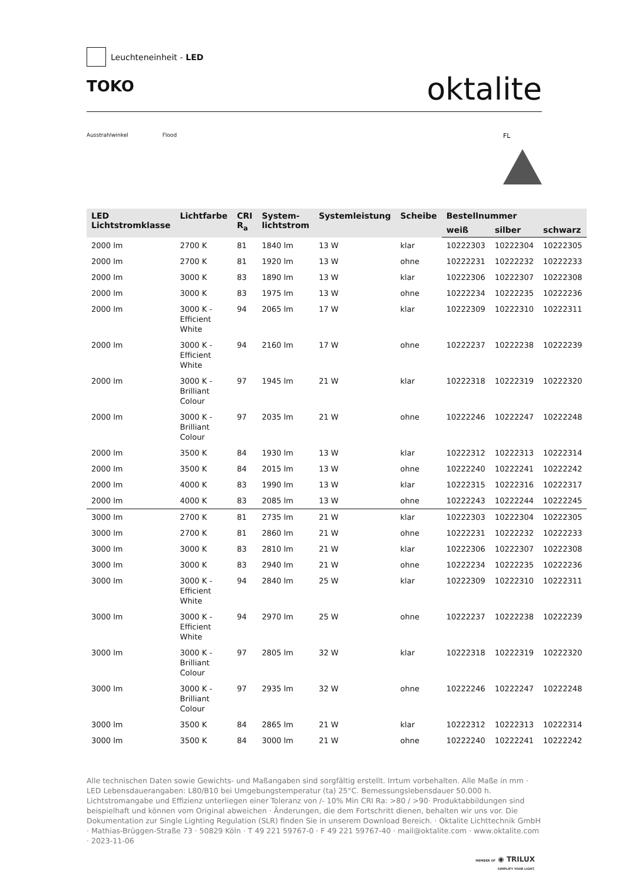Leuchteneinheit - LED
TOKO
oktalite
Ausstrahlwinkel Flood
FL
| LED Lichtstromklasse | Lichtfarbe | CRI R<sub>a</sub> | System- lichtstrom | Systemleistung | Scheibe | Bestellnummer | | |
| --- | --- | --- | --- | --- | --- | --- | --- | --- |
| | | | | | | weiß | silber | schwarz |
| 2000 lm | 2700 K | 81 | 1840 lm | 13 W | klar | 10222303 | 10222304 | 10222305 |
| 2000 lm | 2700 K | 81 | 1920 lm | 13 W | ohne | 10222231 | 10222232 | 10222233 |
| 2000 lm | 3000 K | 83 | 1890 lm | 13 W | klar | 10222306 | 10222307 | 10222308 |
| 2000 lm | 3000 K | 83 | 1975 lm | 13 W | ohne | 10222234 | 10222235 | 10222236 |
| 2000 lm | 3000 K - Efficient White | 94 | 2065 lm | 17 W | klar | 10222309 | 10222310 | 10222311 |
| 2000 lm | 3000 K - Efficient White | 94 | 2160 lm | 17 W | ohne | 10222237 | 10222238 | 10222239 |
| 2000 lm | 3000 K - Brilliant Colour | 97 | 1945 lm | 21 W | klar | 10222318 | 10222319 | 10222320 |
| 2000 lm | 3000 K - Brilliant Colour | 97 | 2035 lm | 21 W | ohne | 10222246 | 10222247 | 10222248 |
| 2000 lm | 3500 K | 84 | 1930 lm | 13 W | klar | 10222312 | 10222313 | 10222314 |
| 2000 lm | 3500 K | 84 | 2015 lm | 13 W | ohne | 10222240 | 10222241 | 10222242 |
| 2000 lm | 4000 K | 83 | 1990 lm | 13 W | klar | 10222315 | 10222316 | 10222317 |
| 2000 lm | 4000 K | 83 | 2085 lm | 13 W | ohne | 10222243 | 10222244 | 10222245 |
| 3000 lm | 2700 K | 81 | 2735 lm | 21 W | klar | 10222303 | 10222304 | 10222305 |
| 3000 lm | 2700 K | 81 | 2860 lm | 21 W | ohne | 10222231 | 10222232 | 10222233 |
| 3000 lm | 3000 K | 83 | 2810 lm | 21 W | klar | 10222306 | 10222307 | 10222308 |
| 3000 lm | 3000 K | 83 | 2940 lm | 21 W | ohne | 10222234 | 10222235 | 10222236 |
| 3000 lm | 3000 K - Efficient White | 94 | 2840 lm | 25 W | klar | 10222309 | 10222310 | 10222311 |
| 3000 lm | 3000 K - Efficient White | 94 | 2970 lm | 25 W | ohne | 10222237 | 10222238 | 10222239 |
| 3000 lm | 3000 K - Brilliant Colour | 97 | 2805 lm | 32 W | klar | 10222318 | 10222319 | 10222320 |
| 3000 lm | 3000 K - Brilliant Colour | 97 | 2935 lm | 32 W | ohne | 10222246 | 10222247 | 10222248 |
| 3000 lm | 3500 K | 84 | 2865 lm | 21 W | klar | 10222312 | 10222313 | 10222314 |
| 3000 lm | 3500 K | 84 | 3000 lm | 21 W | ohne | 10222240 | 10222241 | 10222242 |
Alle technischen Daten sowie Gewichts- und Maßangaben sind sorgfältig erstellt. Irrtum vorbehalten. Alle Maße in mm · LED Lebensdauerangaben: L80/B10 bei Umgebungstemperatur (ta) 25°C. Bemessungslebensdauer 50.000 h. Lichtstromangabe und Effizienz unterliegen einer Toleranz von /- 10% Min CRI Ra: >80 / >90· Produktabbildungen sind beispielhaft und können vom Original abweichen · Änderungen, die dem Fortschritt dienen, behalten wir uns vor. Die Dokumentation zur Single Lighting Regulation (SLR) finden Sie in unserem Download Bereich. · Oktalite Lichttechnik GmbH · Mathias-Brüggen-Straße 73 · 50829 Köln · T 49 221 59767-0 · F 49 221 59767-40 · mail@oktalite.com · www.oktalite.com · 2023-11-06
MEMBER OF ◉ TRILUX
SIMPLIFY YOUR LIGHT.